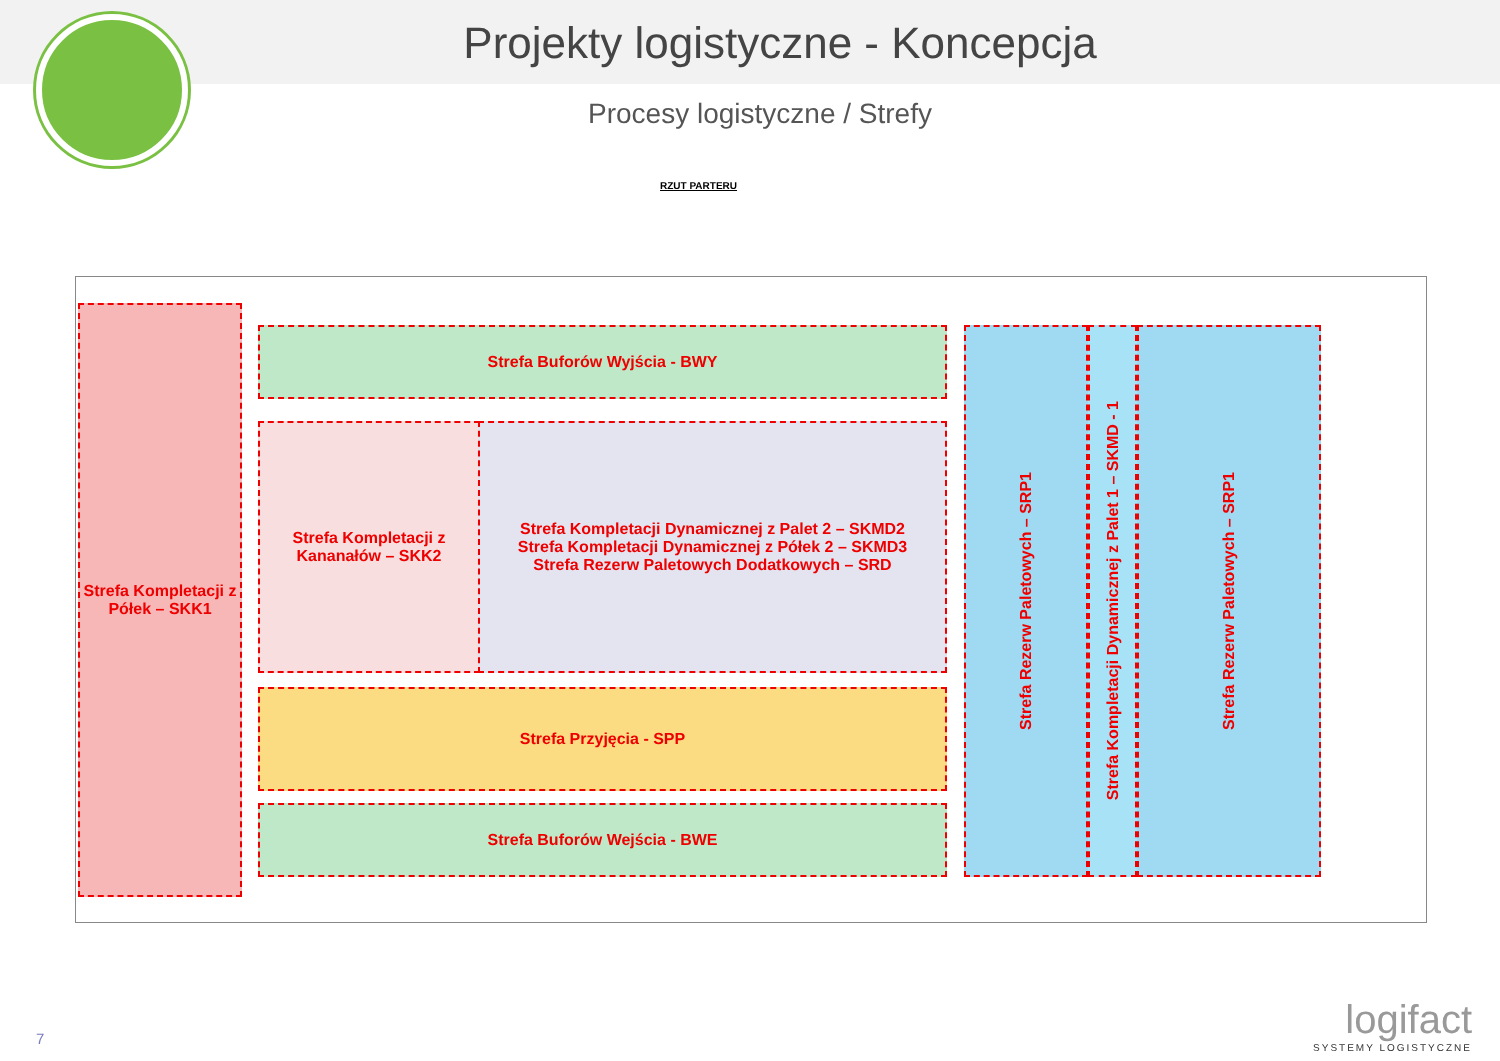Projekty logistyczne - Koncepcja
Procesy logistyczne / Strefy
RZUT PARTERU
Strefa Kompletacji z Półek – SKK1
Strefa Buforów Wyjścia - BWY
Strefa Kompletacji z Kananałów – SKK2
Strefa Kompletacji Dynamicznej z Palet 2 – SKMD2
Strefa Kompletacji Dynamicznej z Półek 2 – SKMD3
Strefa Rezerw Paletowych Dodatkowych – SRD
Strefa Przyjęcia - SPP
Strefa Buforów Wejścia - BWE
Strefa Rezerw Paletowych – SRP1
Strefa Kompletacji Dynamicznej z Palet 1 – SKMD - 1
Strefa Rezerw Paletowych – SRP1
7 logifact
SYSTEMY LOGISTYCZNE